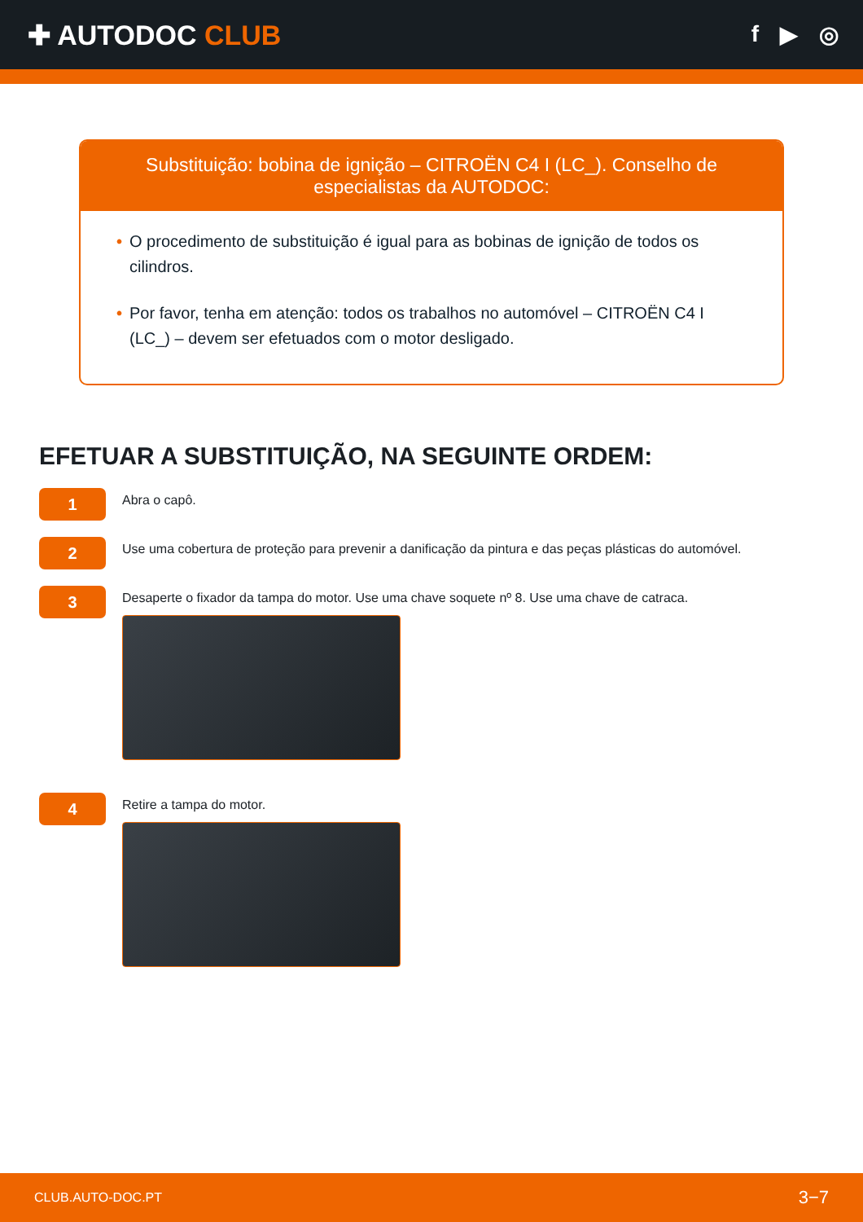✚ AUTODOC CLUB
f ▶ ◎
Substituição: bobina de ignição – CITROËN C4 I (LC_). Conselho de especialistas da AUTODOC:
• O procedimento de substituição é igual para as bobinas de ignição de todos os cilindros.
• Por favor, tenha em atenção: todos os trabalhos no automóvel – CITROËN C4 I (LC_) – devem ser efetuados com o motor desligado.
EFETUAR A SUBSTITUIÇÃO, NA SEGUINTE ORDEM:
1
Abra o capô.
2
Use uma cobertura de proteção para prevenir a danificação da pintura e das peças plásticas do automóvel.
3
Desaperte o fixador da tampa do motor. Use uma chave soquete nº 8. Use uma chave de catraca.
4
Retire a tampa do motor.
CLUB.AUTO-DOC.PT 3−7